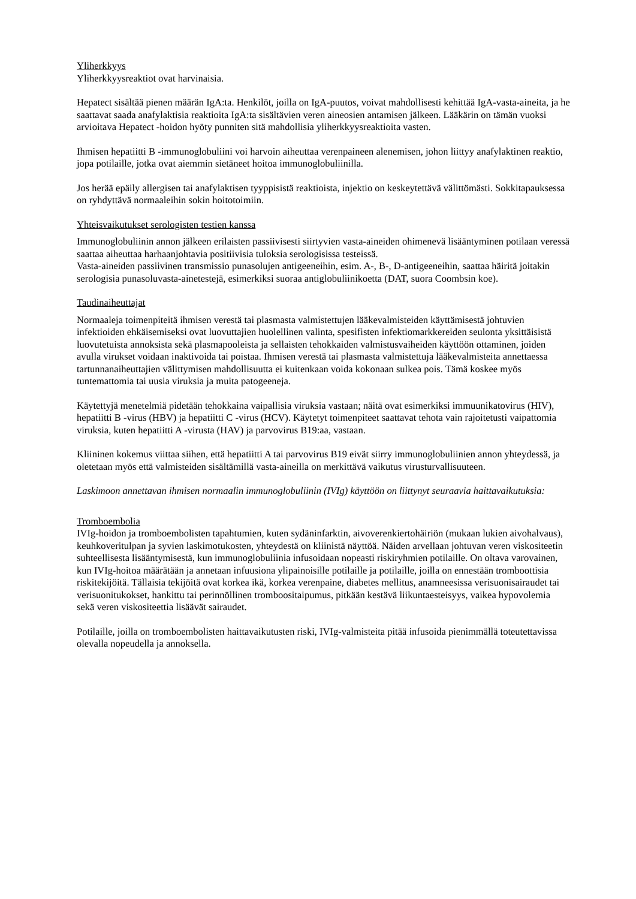Yliherkkyys
Yliherkkyysreaktiot ovat harvinaisia.
Hepatect sisältää pienen määrän IgA:ta. Henkilöt, joilla on IgA-puutos, voivat mahdollisesti kehittää IgA-vasta-aineita, ja he saattavat saada anafylaktisia reaktioita IgA:ta sisältävien veren aineosien antamisen jälkeen. Lääkärin on tämän vuoksi arvioitava Hepatect -hoidon hyöty punniten sitä mahdollisia yliherkkyysreaktioita vasten.
Ihmisen hepatiitti B -immunoglobuliini voi harvoin aiheuttaa verenpaineen alenemisen, johon liittyy anafylaktinen reaktio, jopa potilaille, jotka ovat aiemmin sietäneet hoitoa immunoglobuliinilla.
Jos herää epäily allergisen tai anafylaktisen tyyppisistä reaktioista, injektio on keskeytettävä välittömästi. Sokkitapauksessa on ryhdyttävä normaaleihin sokin hoitotoimiin.
Yhteisvaikutukset serologisten testien kanssa
Immunoglobuliinin annon jälkeen erilaisten passiivisesti siirtyvien vasta-aineiden ohimenevä lisääntyminen potilaan veressä saattaa aiheuttaa harhaanjohtavia positiivisia tuloksia serologisissa testeissä.
Vasta-aineiden passiivinen transmissio punasolujen antigeeneihin, esim. A-, B-, D-antigeeneihin, saattaa häiritä joitakin serologisia punasoluvasta-ainetestejä, esimerkiksi suoraa antiglobuliinikoetta (DAT, suora Coombsin koe).
Taudinaiheuttajat
Normaaleja toimenpiteitä ihmisen verestä tai plasmasta valmistettujen lääkevalmisteiden käyttämisestä johtuvien infektioiden ehkäisemiseksi ovat luovuttajien huolellinen valinta, spesifisten infektiomarkkereiden seulonta yksittäisistä luovutetuista annoksista sekä plasmapooleista ja sellaisten tehokkaiden valmistusvaiheiden käyttöön ottaminen, joiden avulla virukset voidaan inaktivoida tai poistaa. Ihmisen verestä tai plasmasta valmistettuja lääkevalmisteita annettaessa tartunnanaiheuttajien välittymisen mahdollisuutta ei kuitenkaan voida kokonaan sulkea pois. Tämä koskee myös tuntemattomia tai uusia viruksia ja muita patogeeneja.
Käytettyjä menetelmiä pidetään tehokkaina vaipallisia viruksia vastaan; näitä ovat esimerkiksi immuunikatovirus (HIV), hepatiitti B -virus (HBV) ja hepatiitti C -virus (HCV). Käytetyt toimenpiteet saattavat tehota vain rajoitetusti vaipattomia viruksia, kuten hepatiitti A -virusta (HAV) ja parvovirus B19:aa, vastaan.
Kliininen kokemus viittaa siihen, että hepatiitti A tai parvovirus B19 eivät siirry immunoglobuliinien annon yhteydessä, ja oletetaan myös että valmisteiden sisältämillä vasta-aineilla on merkittävä vaikutus virusturvallisuuteen.
Laskimoon annettavan ihmisen normaalin immunoglobuliinin (IVIg) käyttöön on liittynyt seuraavia haittavaikutuksia:
Tromboembolia
IVIg-hoidon ja tromboembolisten tapahtumien, kuten sydäninfarktin, aivoverenkiertohäiriön (mukaan lukien aivohalvaus), keuhkoveritulpan ja syvien laskimotukosten, yhteydestä on kliinistä näyttöä. Näiden arvellaan johtuvan veren viskositeetin suhteellisesta lisääntymisestä, kun immunoglobuliinia infusoidaan nopeasti riskiryhmien potilaille. On oltava varovainen, kun IVIg-hoitoa määrätään ja annetaan infuusiona ylipainoisille potilaille ja potilaille, joilla on ennestään tromboottisia riskitekijöitä. Tällaisia tekijöitä ovat korkea ikä, korkea verenpaine, diabetes mellitus, anamneesissa verisuonisairaudet tai verisuonitukokset, hankittu tai perinnöllinen tromboositaipumus, pitkään kestävä liikuntaesteisyys, vaikea hypovolemia sekä veren viskositeettia lisäävät sairaudet.
Potilaille, joilla on tromboembolisten haittavaikutusten riski, IVIg-valmisteita pitää infusoida pienimmällä toteutettavissa olevalla nopeudella ja annoksella.